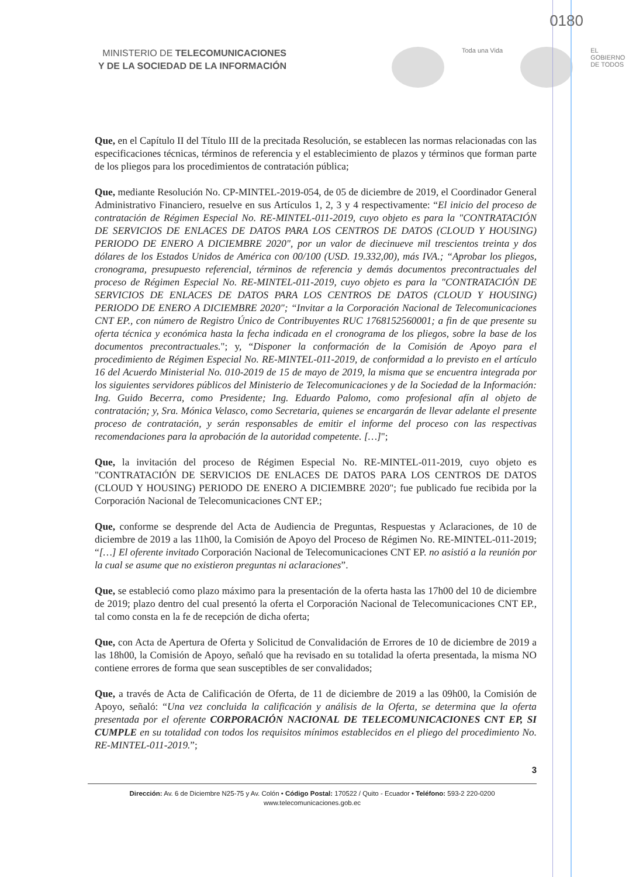0180
MINISTERIO DE TELECOMUNICACIONES
Y DE LA SOCIEDAD DE LA INFORMACIÓN
Toda una Vida EL
GOBIERNO
DE TODOS
Que, en el Capítulo II del Título III de la precitada Resolución, se establecen las normas relacionadas con las especificaciones técnicas, términos de referencia y el establecimiento de plazos y términos que forman parte de los pliegos para los procedimientos de contratación pública;
Que, mediante Resolución No. CP-MINTEL-2019-054, de 05 de diciembre de 2019, el Coordinador General Administrativo Financiero, resuelve en sus Artículos 1, 2, 3 y 4 respectivamente: “El inicio del proceso de contratación de Régimen Especial No. RE-MINTEL-011-2019, cuyo objeto es para la "CONTRATACIÓN DE SERVICIOS DE ENLACES DE DATOS PARA LOS CENTROS DE DATOS (CLOUD Y HOUSING) PERIODO DE ENERO A DICIEMBRE 2020", por un valor de diecinueve mil trescientos treinta y dos dólares de los Estados Unidos de América con 00/100 (USD. 19.332,00), más IVA.; “Aprobar los pliegos, cronograma, presupuesto referencial, términos de referencia y demás documentos precontractuales del proceso de Régimen Especial No. RE-MINTEL-011-2019, cuyo objeto es para la "CONTRATACIÓN DE SERVICIOS DE ENLACES DE DATOS PARA LOS CENTROS DE DATOS (CLOUD Y HOUSING) PERIODO DE ENERO A DICIEMBRE 2020"; “Invitar a la Corporación Nacional de Telecomunicaciones CNT EP., con número de Registro Único de Contribuyentes RUC 1768152560001; a fin de que presente su oferta técnica y económica hasta la fecha indicada en el cronograma de los pliegos, sobre la base de los documentos precontractuales."; y, “Disponer la conformación de la Comisión de Apoyo para el procedimiento de Régimen Especial No. RE-MINTEL-011-2019, de conformidad a lo previsto en el artículo 16 del Acuerdo Ministerial No. 010-2019 de 15 de mayo de 2019, la misma que se encuentra integrada por los siguientes servidores públicos del Ministerio de Telecomunicaciones y de la Sociedad de la Información: Ing. Guido Becerra, como Presidente; Ing. Eduardo Palomo, como profesional afín al objeto de contratación; y, Sra. Mónica Velasco, como Secretaria, quienes se encargarán de llevar adelante el presente proceso de contratación, y serán responsables de emitir el informe del proceso con las respectivas recomendaciones para la aprobación de la autoridad competente. […]";
Que, la invitación del proceso de Régimen Especial No. RE-MINTEL-011-2019, cuyo objeto es "CONTRATACIÓN DE SERVICIOS DE ENLACES DE DATOS PARA LOS CENTROS DE DATOS (CLOUD Y HOUSING) PERIODO DE ENERO A DICIEMBRE 2020"; fue publicado fue recibida por la Corporación Nacional de Telecomunicaciones CNT EP.;
Que, conforme se desprende del Acta de Audiencia de Preguntas, Respuestas y Aclaraciones, de 10 de diciembre de 2019 a las 11h00, la Comisión de Apoyo del Proceso de Régimen No. RE-MINTEL-011-2019; “[…] El oferente invitado Corporación Nacional de Telecomunicaciones CNT EP. no asistió a la reunión por la cual se asume que no existieron preguntas ni aclaraciones”.
Que, se estableció como plazo máximo para la presentación de la oferta hasta las 17h00 del 10 de diciembre de 2019; plazo dentro del cual presentó la oferta el Corporación Nacional de Telecomunicaciones CNT EP., tal como consta en la fe de recepción de dicha oferta;
Que, con Acta de Apertura de Oferta y Solicitud de Convalidación de Errores de 10 de diciembre de 2019 a las 18h00, la Comisión de Apoyo, señaló que ha revisado en su totalidad la oferta presentada, la misma NO contiene errores de forma que sean susceptibles de ser convalidados;
Que, a través de Acta de Calificación de Oferta, de 11 de diciembre de 2019 a las 09h00, la Comisión de Apoyo, señaló: “Una vez concluida la calificación y análisis de la Oferta, se determina que la oferta presentada por el oferente CORPORACIÓN NACIONAL DE TELECOMUNICACIONES CNT EP, SI CUMPLE en su totalidad con todos los requisitos mínimos establecidos en el pliego del procedimiento No. RE-MINTEL-011-2019.”;
3
Dirección: Av. 6 de Diciembre N25-75 y Av. Colón • Código Postal: 170522 / Quito - Ecuador • Teléfono: 593-2 220-0200
www.telecomunicaciones.gob.ec